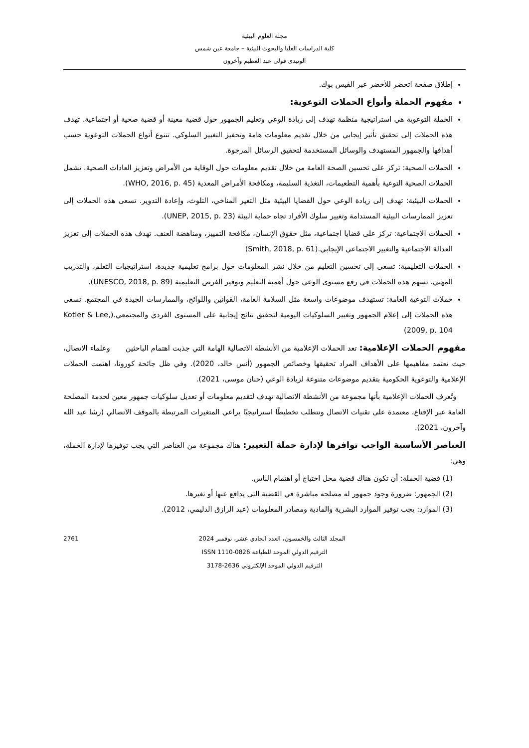مجلة العلوم البيئية
كلية الدراسات العليا والبحوث البيئية – جامعة عين شمس
الوتيدى فولى عبد العظيم وآخرون
إطلاق صفحة اتحضر للأخضر عبر الفيس بوك.
مفهوم الحملة وأنواع الحملات التوعوية:
الحملة التوعوية هي استراتيجية منظمة تهدف إلى زيادة الوعي وتعليم الجمهور حول قضية معينة أو قضية صحية أو اجتماعية. تهدف هذه الحملات إلى تحقيق تأثير إيجابي من خلال تقديم معلومات هامة وتحفيز التغيير السلوكي. تتنوع أنواع الحملات التوعوية حسب أهدافها والجمهور المستهدف والوسائل المستخدمة لتحقيق الرسائل المرجوة.
الحملات الصحية: تركز على تحسين الصحة العامة من خلال تقديم معلومات حول الوقاية من الأمراض وتعزيز العادات الصحية. تشمل الحملات الصحية التوعية بأهمية التطعيمات، التغذية السليمة، ومكافحة الأمراض المعدية (WHO, 2016, p. 45).
الحملات البيئية: تهدف إلى زيادة الوعي حول القضايا البيئية مثل التغير المناخي، التلوث، وإعادة التدوير. تسعى هذه الحملات إلى تعزيز الممارسات البيئية المستدامة وتغيير سلوك الأفراد تجاه حماية البيئة (UNEP, 2015, p. 23).
الحملات الاجتماعية: تركز على قضايا اجتماعية، مثل حقوق الإنسان، مكافحة التمييز، ومناهضة العنف. تهدف هذه الحملات إلى تعزيز العدالة الاجتماعية والتغيير الاجتماعي الإيجابي.(Smith, 2018, p. 61)
الحملات التعليمية: تسعى إلى تحسين التعليم من خلال نشر المعلومات حول برامج تعليمية جديدة، استراتيجيات التعلم، والتدريب المهني. تسهم هذه الحملات في رفع مستوى الوعي حول أهمية التعليم وتوفير الفرص التعليمية (UNESCO, 2018, p. 89).
حملات التوعية العامة: تستهدف موضوعات واسعة مثل السلامة العامة، القوانين واللوائح، والممارسات الجيدة في المجتمع. تسعى هذه الحملات إلى إعلام الجمهور وتغيير السلوكيات اليومية لتحقيق نتائج إيجابية على المستوى الفردي والمجتمعي.(Kotler & Lee, 2009, p. 104)
مفهوم الحملات الإعلامية: تعد الحملات الإعلامية من الأنشطة الاتصالية الهامة التي جذبت اهتمام الباحثين وعلماء الاتصال، حيث تعتمد مفاهيمها على الأهداف المراد تحقيقها وخصائص الجمهور (أنس خالد، 2020). وفي ظل جائحة كورونا، اهتمت الحملات الإعلامية والتوعوية الحكومية بتقديم موضوعات متنوعة لزيادة الوعي (حنان موسى، 2021).
وتُعرف الحملات الإعلامية بأنها مجموعة من الأنشطة الاتصالية تهدف لتقديم معلومات أو تعديل سلوكيات جمهور معين لخدمة المصلحة العامة عبر الإقناع، معتمدة على تقنيات الاتصال وتتطلب تخطيطًا استراتيجيًا يراعي المتغيرات المرتبطة بالموقف الاتصالي (رشا عبد الله وآخرون، 2021).
العناصر الأساسية الواجب توافرها لإدارة حملة التغيير: هناك مجموعة من العناصر التي يجب توفيرها لإدارة الحملة، وهي:
(1) قضية الحملة: أن تكون هناك قضية محل احتياج أو اهتمام الناس.
(2) الجمهور: ضرورة وجود جمهور له مصلحه مباشرة في القضية التي يدافع عنها أو تغيرها.
(3) الموارد: يجب توفير الموارد البشرية والمادية ومصادر المعلومات (عبد الرازق الدليمي، 2012).
2761 المجلد الثالث والخمسون، العدد الحادي عشر، نوفمبر 2024
الترقيم الدولي الموحد للطباعة ISSN 1110-0826
الترقيم الدولي الموحد الإلكتروني 2636-3178